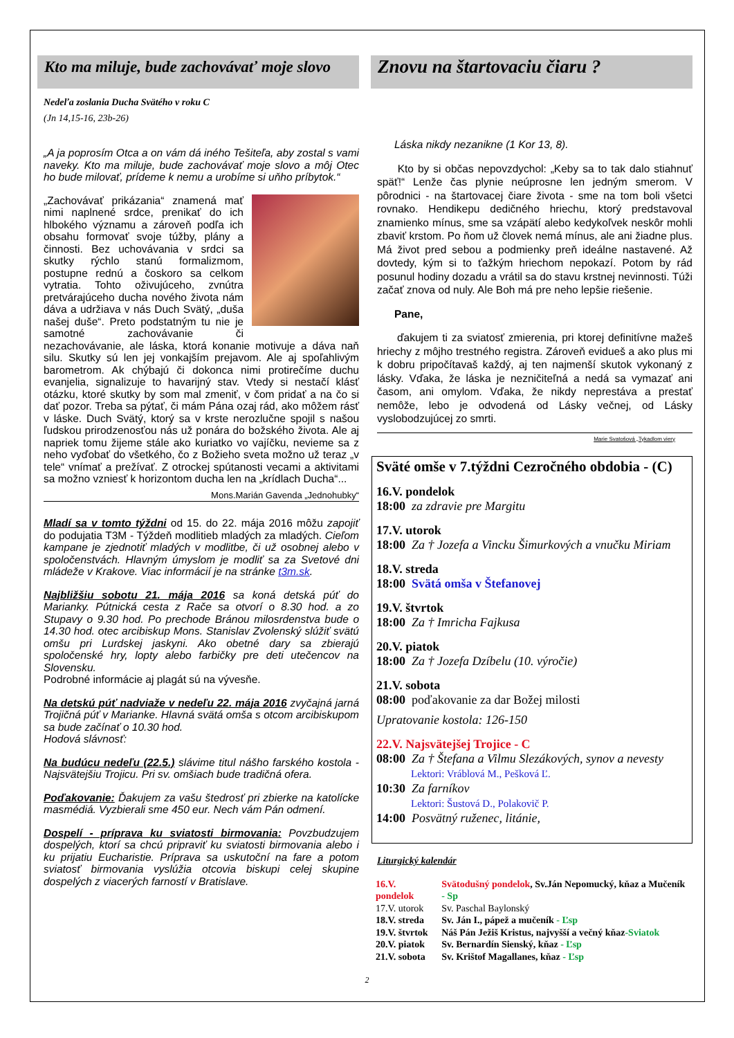Kto ma miluje, bude zachovávať moje slovo
Nedeľa zoslania Ducha Svätého v roku C
(Jn 14,15-16, 23b-26)
„A ja poprosím Otca a on vám dá iného Tešiteľa, aby zostal s vami naveky. Kto ma miluje, bude zachovávať moje slovo a môj Otec ho bude milovať, prídeme k nemu a urobíme si uňho príbytok.“
„Zachovávať prikázania“ znamená mať nimi naplnené srdce, prenikať do ich hlbokého významu a zároveň podľa ich obsahu formovať svoje túžby, plány a činnosti. Bez uchovávania v srdci sa skutky rýchlo stanú formalizmom, postupne rednú a čoskoro sa celkom vytratia. Tohto oživujúceho, zvnútra pretvárajúceho ducha nového života nám dáva a udržiava v nás Duch Svätý, „duša našej duše“. Preto podstatným tu nie je samotné zachovávanie či nezachovávanie, ale láska, ktorá konanie motivuje a dáva naň silu. Skutky sú len jej vonkajším prejavom. Ale aj spoľahlivým barometrom. Ak chýbajú či dokonca nimi protirečíme duchu evanjelia, signalizuje to havarijný stav. Vtedy si nestačí klásť otázku, ktoré skutky by som mal zmeniť, v čom pridať a na čo si dať pozor. Treba sa pýtať, či mám Pána ozaj rád, ako môžem rásť v láske. Duch Svätý, ktorý sa v krste nerozlučne spojil s našou ľudskou prirodzenosťou nás už ponára do božského života. Ale aj napriek tomu žijeme stále ako kuriatko vo vajíčku, nevieme sa z neho vyďobať do všetkého, čo z Božieho sveta možno už teraz „v tele“ vnímať a prežívať. Z otrockej spútanosti vecami a aktivitami sa možno vzniesť k horizontom ducha len na „krídlach Ducha“...
Mons.Marián Gavenda „Jednohubky“
Mladí sa v tomto týždni od 15. do 22. mája 2016 môžu zapojiť do podujatia T3M - Týždeň modlitieb mladých za mladých. Cieľom kampane je zjednotiť mladých v modlitbe, či už osobnej alebo v spoločenstvách. Hlavným úmyslom je modliť sa za Svetové dni mládeže v Krakove. Viac informácií je na stránke t3m.sk.
Najbližšiu sobotu 21. mája 2016 sa koná detská púť do Marianky. Pútnická cesta z Rače sa otvorí o 8.30 hod. a zo Stupavy o 9.30 hod. Po prechode Bránou milosrdenstva bude o 14.30 hod. otec arcibiskup Mons. Stanislav Zvolenský slúžiť svätú omšu pri Lurdskej jaskyni. Ako obetné dary sa zbierajú spoločenské hry, lopty alebo farbičky pre deti utečencov na Slovensku.
Podrobné informácie aj plagát sú na vývesňe.
Na detskú púť nadviaže v nedeľu 22. mája 2016 zvyčajná jarná Trojičná púť v Marianke. Hlavná svätá omša s otcom arcibiskupom sa bude začínať o 10.30 hod.
Hodová slávnosť:
Na budúcu nedeľu (22.5.) slávime titul nášho farského kostola - Najsvätejšiu Trojicu. Pri sv. omšiach bude tradičná ofera.
Poďakovanie: Ďakujem za vašu štedrosť pri zbierke na katolícke masmédiá. Vyzbierali sme 450 eur. Nech vám Pán odmení.
Dospelí - príprava ku sviatosti birmovania: Povzbudzujem dospelých, ktorí sa chcú pripraviť ku sviatosti birmovania alebo i ku prijatiu Eucharistie. Príprava sa uskutoční na fare a potom sviatosť birmovania vyslúžia otcovia biskupi celej skupine dospelých z viacerých farností v Bratislave.
Znovu na štartovaciu čiaru ?
Láska nikdy nezanikne (1 Kor 13, 8).
Kto by si občas nepovzdychol: „Keby sa to tak dalo stiahnuť späť!“ Lenže čas plynie neúprosne len jedným smerom. V pôrodnici - na štartovacej čiare života - sme na tom boli všetci rovnako. Hendikepu dedičného hriechu, ktorý predstavoval znamienko mínus, sme sa vzápätí alebo kedykoľvek neskôr mohli zbaviť krstom. Po ňom už človek nemá mínus, ale ani žiadne plus. Má život pred sebou a podmienky preň ideálne nastavené. Až dovtedy, kým si to ťažkým hriechom nepokazí. Potom by rád posunul hodiny dozadu a vrátil sa do stavu krstnej nevinnosti. Túži začať znova od nuly. Ale Boh má pre neho lepšie riešenie.
Pane,
ďakujem ti za sviatosť zmierenia, pri ktorej definitívne mažeš hriechy z môjho trestného registra. Zároveň evidueš a ako plus mi k dobru pripočítavaš každý, aj ten najmenší skutok vykonaný z lásky. Vďaka, že láska je nezničiteľná a nedá sa vymazať ani časom, ani omylom. Vďaka, že nikdy neprestáva a prestať nemôže, lebo je odvodená od Lásky večnej, od Lásky vyslobodzujúcej zo smrti.
Marie Svatošová „Tykadlom viery
Sväté omše v 7.týždni Cezročného obdobia - (C)
16.V. pondelok
18:00 za zdravie pre Margitu
17.V. utorok
18:00 Za † Jozefa a Vincku Šimurkových a vnučku Miriam
18.V. streda
18:00 Svätá omša v Štefanovej
19.V. štvrtok
18:00 Za † Imricha Fajkusa
20.V. piatok
18:00 Za † Jozefa Dzíbelu (10. výročie)
21.V. sobota
08:00 poďakovanie za dar Božej milosti
Upratovanie kostola: 126-150
22.V. Najsvätejšej Trojice - C
08:00 Za † Štefana a Vilmu Slezákových, synov a nevesty
Lektori: Vráblová M., Pešková Ľ.
10:30 Za farníkov
Lektori: Šustová D., Polakovič P.
14:00 Posvätný ruženec, litánie,
Liturgický kalendár
| 16.V. pondelok | Svätodušný pondelok , Sv.Ján Nepomucký, kňaz a Mučeník - Sp |
| 17.V. utorok | Sv. Paschal Baylonský |
| 18.V. streda | Sv. Ján I., pápež a mučeník - Ľsp |
| 19.V. štvrtok | Náš Pán Ježiš Kristus, najvyšší a večný kňaz -Sviatok |
| 20.V. piatok | Sv. Bernardín Sienský, kňaz - Ľsp |
| 21.V. sobota | Sv. Krištof Magallanes, kňaz - Ľsp |
2